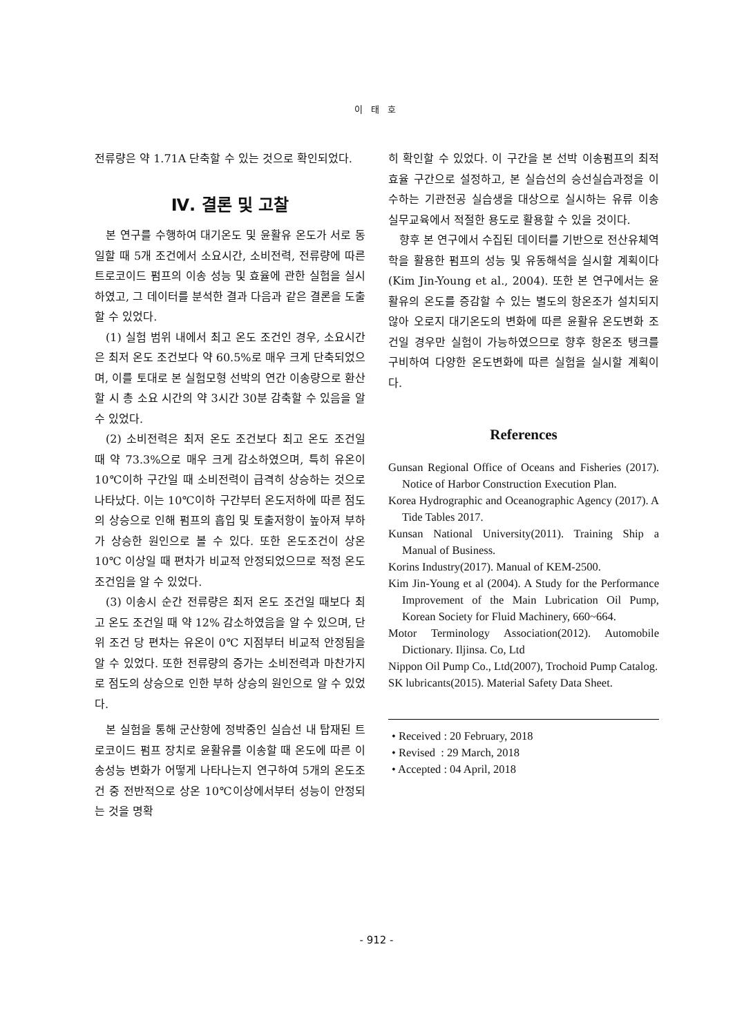이 태 호
전류량은 약 1.71A 단축할 수 있는 것으로 확인되었다.
Ⅳ. 결론 및 고찰
본 연구를 수행하여 대기온도 및 윤활유 온도가 서로 동일할 때 5개 조건에서 소요시간, 소비전력, 전류량에 따른 트로코이드 펌프의 이송 성능 및 효율에 관한 실험을 실시하였고, 그 데이터를 분석한 결과 다음과 같은 결론을 도출할 수 있었다.
(1) 실험 범위 내에서 최고 온도 조건인 경우, 소요시간은 최저 온도 조건보다 약 60.5%로 매우 크게 단축되었으며, 이를 토대로 본 실험모형 선박의 연간 이송량으로 환산할 시 총 소요 시간의 약 3시간 30분 감축할 수 있음을 알 수 있었다.
(2) 소비전력은 최저 온도 조건보다 최고 온도 조건일 때 약 73.3%으로 매우 크게 감소하였으며, 특히 유온이 10℃이하 구간일 때 소비전력이 급격히 상승하는 것으로 나타났다. 이는 10℃이하 구간부터 온도저하에 따른 점도의 상승으로 인해 펌프의 흡입 및 토출저항이 높아져 부하 가 상승한 원인으로 볼 수 있다. 또한 온도조건이 상온 10℃ 이상일 때 편차가 비교적 안정되었으므로 적정 온도 조건임을 알 수 있었다.
(3) 이송시 순간 전류량은 최저 온도 조건일 때보다 최고 온도 조건일 때 약 12% 감소하였음을 알 수 있으며, 단위 조건 당 편차는 유온이 0℃ 지점부터 비교적 안정됨을 알 수 있었다. 또한 전류량의 증가는 소비전력과 마찬가지로 점도의 상승으로 인한 부하 상승의 원인으로 알 수 있었다.
본 실험을 통해 군산항에 정박중인 실습선 내 탑재된 트로코이드 펌프 장치로 윤활유를 이송할 때 온도에 따른 이송성능 변화가 어떻게 나타나는지 연구하여 5개의 온도조건 중 전반적으로 상온 10℃이상에서부터 성능이 안정되는 것을 명확
히 확인할 수 있었다. 이 구간을 본 선박 이송펌프의 최적효율 구간으로 설정하고, 본 실습선의 승선실습과정을 이수하는 기관전공 실습생을 대상으로 실시하는 유류 이송 실무교육에서 적절한 용도로 활용할 수 있을 것이다.
향후 본 연구에서 수집된 데이터를 기반으로 전산유체역학을 활용한 펌프의 성능 및 유동해석을 실시할 계획이다(Kim Jin-Young et al., 2004). 또한 본 연구에서는 윤활유의 온도를 증감할 수 있는 별도의 항온조가 설치되지 않아 오로지 대기온도의 변화에 따른 윤활유 온도변화 조건일 경우만 실험이 가능하였으므로 향후 항온조 탱크를 구비하여 다양한 온도변화에 따른 실험을 실시할 계획이다.
References
Gunsan Regional Office of Oceans and Fisheries (2017). Notice of Harbor Construction Execution Plan.
Korea Hydrographic and Oceanographic Agency (2017). A Tide Tables 2017.
Kunsan National University(2011). Training Ship a Manual of Business.
Korins Industry(2017). Manual of KEM-2500.
Kim Jin-Young et al (2004). A Study for the Performance Improvement of the Main Lubrication Oil Pump, Korean Society for Fluid Machinery, 660~664.
Motor Terminology Association(2012). Automobile Dictionary. Iljinsa. Co, Ltd
Nippon Oil Pump Co., Ltd(2007), Trochoid Pump Catalog.
SK lubricants(2015). Material Safety Data Sheet.
• Received : 20 February, 2018
• Revised : 29 March, 2018
• Accepted : 04 April, 2018
- 912 -